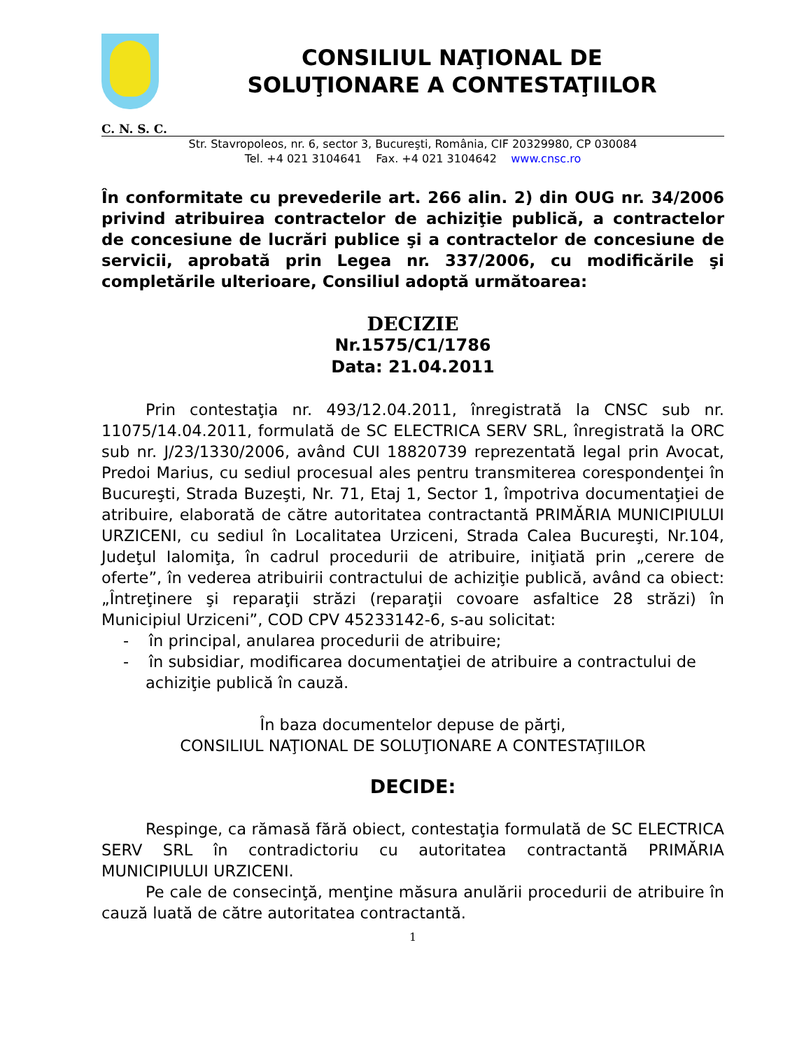CONSILIUL NAŢIONAL DE
SOLUŢIONARE A CONTESTAŢIILOR
C. N. S. C.
Str. Stavropoleos, nr. 6, sector 3, Bucureşti, România, CIF 20329980, CP 030084
Tel. +4 021 3104641 Fax. +4 021 3104642 www.cnsc.ro
În conformitate cu prevederile art. 266 alin. 2) din OUG nr. 34/2006 privind atribuirea contractelor de achiziţie publică, a contractelor de concesiune de lucrări publice şi a contractelor de concesiune de servicii, aprobată prin Legea nr. 337/2006, cu modificările şi completările ulterioare, Consiliul adoptă următoarea:
DECIZIE
Nr.1575/C1/1786
Data: 21.04.2011
Prin contestaţia nr. 493/12.04.2011, înregistrată la CNSC sub nr. 11075/14.04.2011, formulată de SC ELECTRICA SERV SRL, înregistrată la ORC sub nr. J/23/1330/2006, având CUI 18820739 reprezentată legal prin Avocat, Predoi Marius, cu sediul procesual ales pentru transmiterea corespondenţei în Bucureşti, Strada Buzeşti, Nr. 71, Etaj 1, Sector 1, împotriva documentaţiei de atribuire, elaborată de către autoritatea contractantă PRIMĂRIA MUNICIPIULUI URZICENI, cu sediul în Localitatea Urziceni, Strada Calea Bucureşti, Nr.104, Judeţul Ialomiţa, în cadrul procedurii de atribuire, iniţiată prin „cerere de oferte”, în vederea atribuirii contractului de achiziţie publică, având ca obiect: „Întreţinere şi reparaţii străzi (reparaţii covoare asfaltice 28 străzi) în Municipiul Urziceni”, COD CPV 45233142-6, s-au solicitat:
- în principal, anularea procedurii de atribuire;
- în subsidiar, modificarea documentaţiei de atribuire a contractului de achiziţie publică în cauză.
În baza documentelor depuse de părţi,
CONSILIUL NAŢIONAL DE SOLUŢIONARE A CONTESTAŢIILOR
DECIDE:
Respinge, ca rămasă fără obiect, contestaţia formulată de SC ELECTRICA SERV SRL în contradictoriu cu autoritatea contractantă PRIMĂRIA MUNICIPIULUI URZICENI.
Pe cale de consecinţă, menţine măsura anulării procedurii de atribuire în cauză luată de către autoritatea contractantă.
1